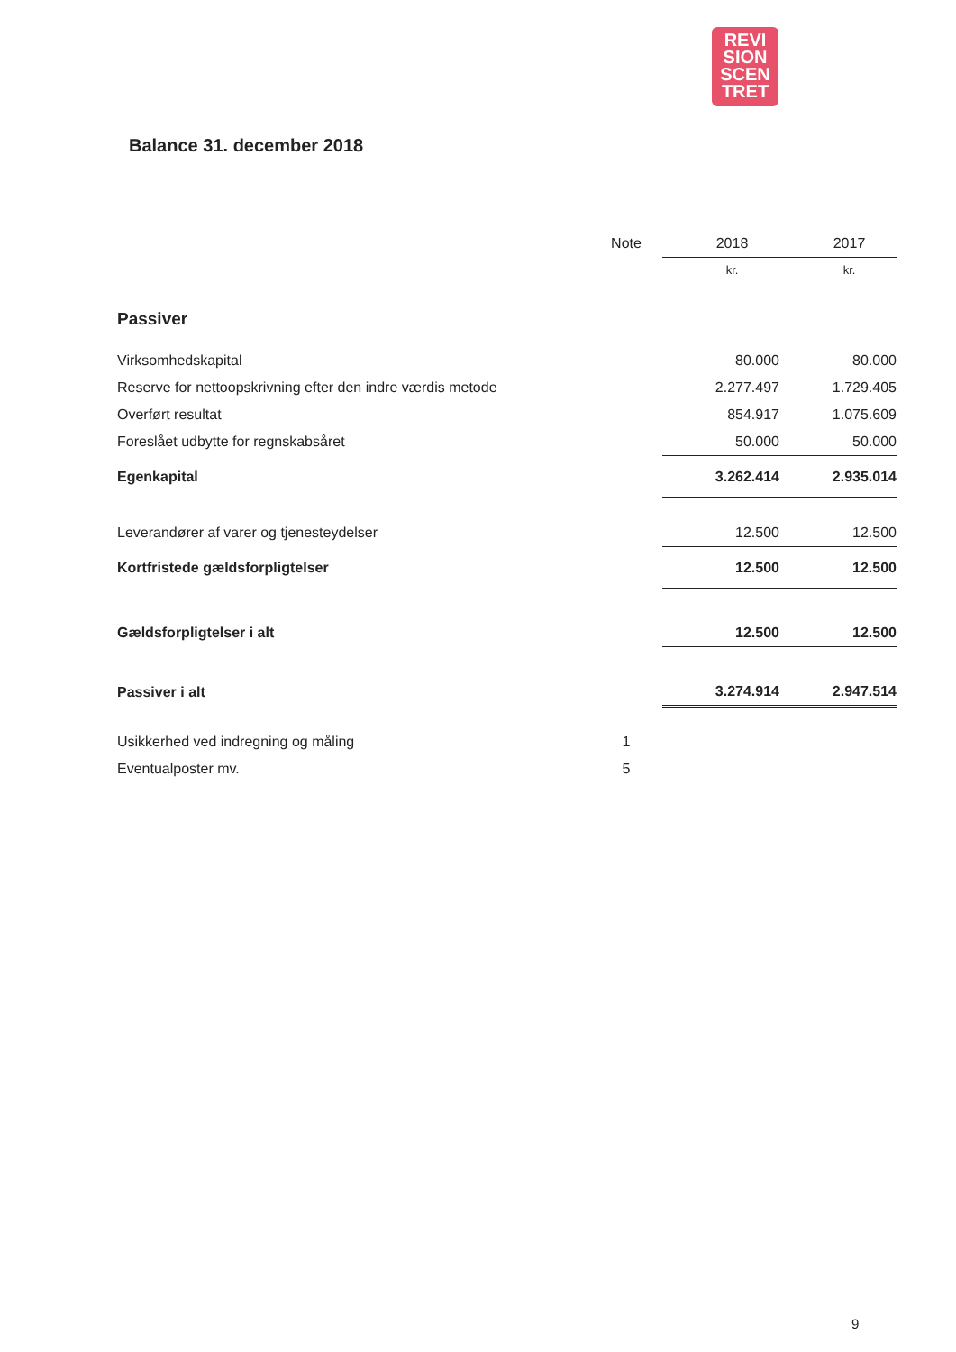REVI
SION
SCEN
TRET
Balance 31. december 2018
| | Note | 2018 | 2017 |
| | | kr. | kr. |
| Passiver | | | |
| Virksomhedskapital | | 80.000 | 80.000 |
| Reserve for nettoopskrivning efter den indre værdis metode | | 2.277.497 | 1.729.405 |
| Overført resultat | | 854.917 | 1.075.609 |
| Foreslået udbytte for regnskabsåret | | 50.000 | 50.000 |
| Egenkapital | | 3.262.414 | 2.935.014 |
| Leverandører af varer og tjenesteydelser | | 12.500 | 12.500 |
| Kortfristede gældsforpligtelser | | 12.500 | 12.500 |
| Gældsforpligtelser i alt | | 12.500 | 12.500 |
| Passiver i alt | | 3.274.914 | 2.947.514 |
| Usikkerhed ved indregning og måling | 1 | | |
| Eventualposter mv. | 5 | | |
9